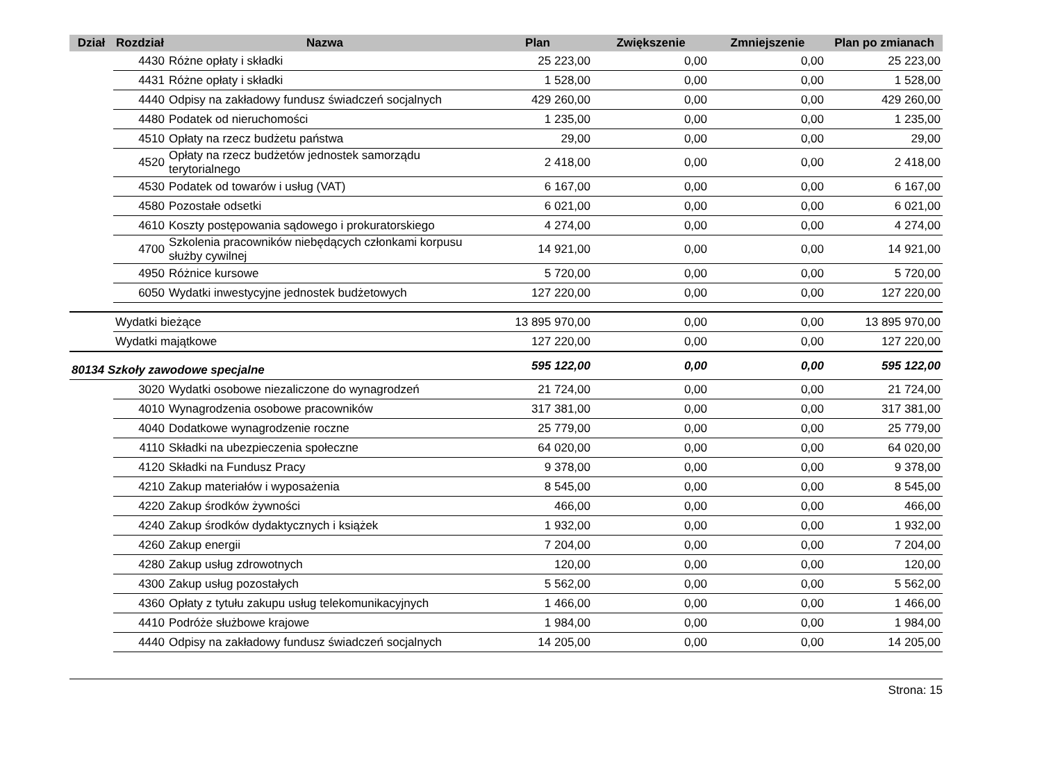| Dział | Rozdział | Nazwa | Plan | Zwiększenie | Zmniejszenie | Plan po zmianach |
| --- | --- | --- | --- | --- | --- | --- |
| | 4430 | Różne opłaty i składki | 25 223,00 | 0,00 | 0,00 | 25 223,00 |
| | 4431 | Różne opłaty i składki | 1 528,00 | 0,00 | 0,00 | 1 528,00 |
| | 4440 | Odpisy na zakładowy fundusz świadczeń socjalnych | 429 260,00 | 0,00 | 0,00 | 429 260,00 |
| | 4480 | Podatek od nieruchomości | 1 235,00 | 0,00 | 0,00 | 1 235,00 |
| | 4510 | Opłaty na rzecz budżetu państwa | 29,00 | 0,00 | 0,00 | 29,00 |
| | 4520 | Opłaty na rzecz budżetów jednostek samorządu terytorialnego | 2 418,00 | 0,00 | 0,00 | 2 418,00 |
| | 4530 | Podatek od towarów i usług (VAT) | 6 167,00 | 0,00 | 0,00 | 6 167,00 |
| | 4580 | Pozostałe odsetki | 6 021,00 | 0,00 | 0,00 | 6 021,00 |
| | 4610 | Koszty postępowania sądowego i prokuratorskiego | 4 274,00 | 0,00 | 0,00 | 4 274,00 |
| | 4700 | Szkolenia pracowników niebędących członkami korpusu służby cywilnej | 14 921,00 | 0,00 | 0,00 | 14 921,00 |
| | 4950 | Różnice kursowe | 5 720,00 | 0,00 | 0,00 | 5 720,00 |
| | 6050 | Wydatki inwestycyjne jednostek budżetowych | 127 220,00 | 0,00 | 0,00 | 127 220,00 |
| | Wydatki bieżące | | 13 895 970,00 | 0,00 | 0,00 | 13 895 970,00 |
| | Wydatki majątkowe | | 127 220,00 | 0,00 | 0,00 | 127 220,00 |
| 80134 Szkoły zawodowe specjalne | | | 595 122,00 | 0,00 | 0,00 | 595 122,00 |
| | 3020 | Wydatki osobowe niezaliczone do wynagrodzeń | 21 724,00 | 0,00 | 0,00 | 21 724,00 |
| | 4010 | Wynagrodzenia osobowe pracowników | 317 381,00 | 0,00 | 0,00 | 317 381,00 |
| | 4040 | Dodatkowe wynagrodzenie roczne | 25 779,00 | 0,00 | 0,00 | 25 779,00 |
| | 4110 | Składki na ubezpieczenia społeczne | 64 020,00 | 0,00 | 0,00 | 64 020,00 |
| | 4120 | Składki na Fundusz Pracy | 9 378,00 | 0,00 | 0,00 | 9 378,00 |
| | 4210 | Zakup materiałów i wyposażenia | 8 545,00 | 0,00 | 0,00 | 8 545,00 |
| | 4220 | Zakup środków żywności | 466,00 | 0,00 | 0,00 | 466,00 |
| | 4240 | Zakup środków dydaktycznych i książek | 1 932,00 | 0,00 | 0,00 | 1 932,00 |
| | 4260 | Zakup energii | 7 204,00 | 0,00 | 0,00 | 7 204,00 |
| | 4280 | Zakup usług zdrowotnych | 120,00 | 0,00 | 0,00 | 120,00 |
| | 4300 | Zakup usług pozostałych | 5 562,00 | 0,00 | 0,00 | 5 562,00 |
| | 4360 | Opłaty z tytułu zakupu usług telekomunikacyjnych | 1 466,00 | 0,00 | 0,00 | 1 466,00 |
| | 4410 | Podróże służbowe krajowe | 1 984,00 | 0,00 | 0,00 | 1 984,00 |
| | 4440 | Odpisy na zakładowy fundusz świadczeń socjalnych | 14 205,00 | 0,00 | 0,00 | 14 205,00 |
Strona: 15